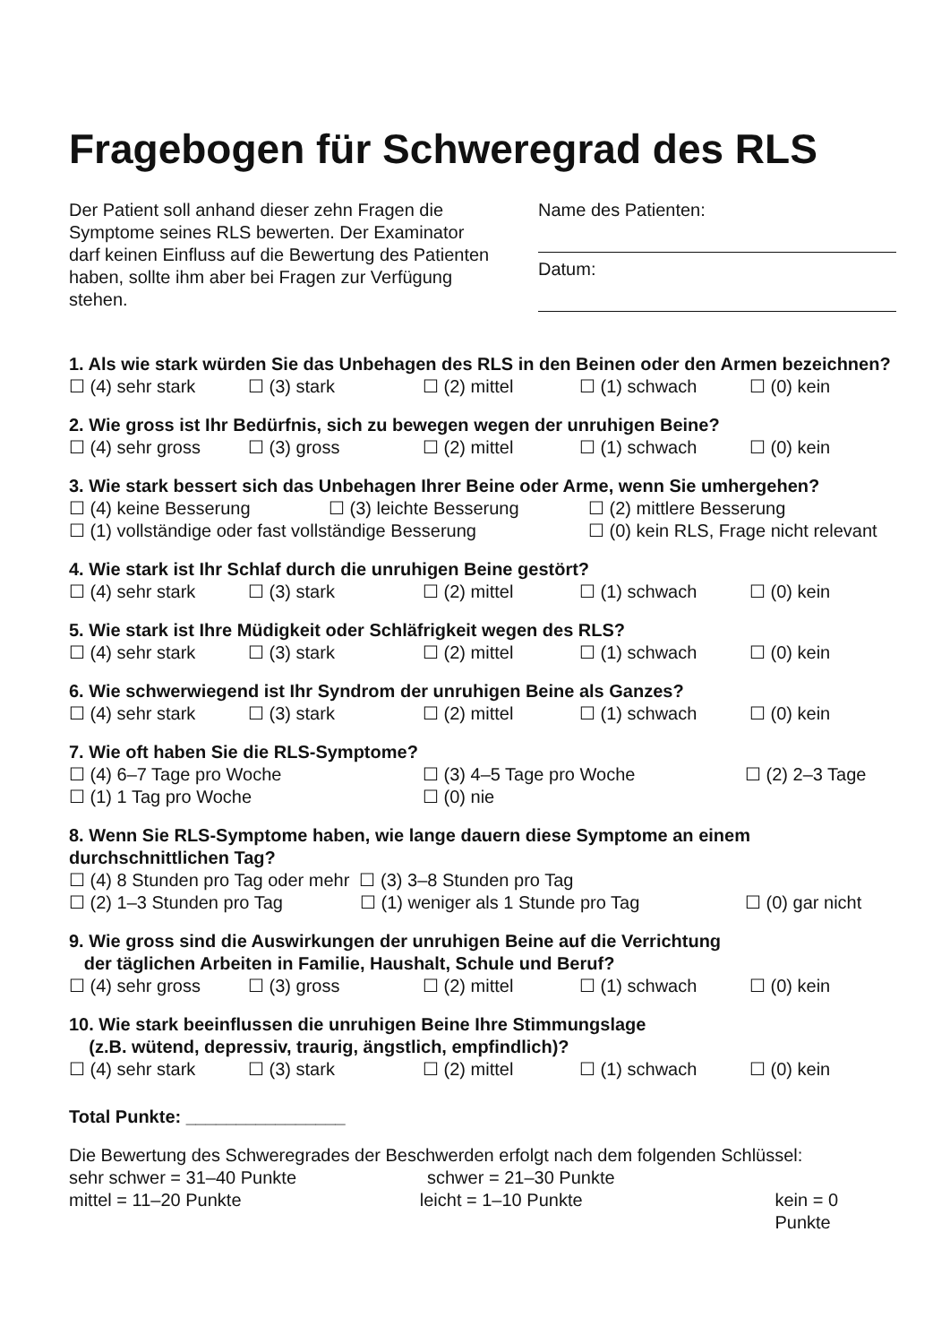Fragebogen für Schweregrad des RLS
Der Patient soll anhand dieser zehn Fragen die Symptome seines RLS bewerten. Der Examinator darf keinen Einfluss auf die Bewertung des Patienten haben, sollte ihm aber bei Fragen zur Verfügung stehen.
Name des Patienten:
Datum:
1. Als wie stark würden Sie das Unbehagen des RLS in den Beinen oder den Armen bezeichnen?
☐ (4) sehr stark ☐ (3) stark ☐ (2) mittel ☐ (1) schwach ☐ (0) kein
2. Wie gross ist Ihr Bedürfnis, sich zu bewegen wegen der unruhigen Beine?
☐ (4) sehr gross ☐ (3) gross ☐ (2) mittel ☐ (1) schwach ☐ (0) kein
3. Wie stark bessert sich das Unbehagen Ihrer Beine oder Arme, wenn Sie umhergehen?
☐ (4) keine Besserung ☐ (3) leichte Besserung ☐ (2) mittlere Besserung
☐ (1) vollständige oder fast vollständige Besserung ☐ (0) kein RLS, Frage nicht relevant
4. Wie stark ist Ihr Schlaf durch die unruhigen Beine gestört?
☐ (4) sehr stark ☐ (3) stark ☐ (2) mittel ☐ (1) schwach ☐ (0) kein
5. Wie stark ist Ihre Müdigkeit oder Schläfrigkeit wegen des RLS?
☐ (4) sehr stark ☐ (3) stark ☐ (2) mittel ☐ (1) schwach ☐ (0) kein
6. Wie schwerwiegend ist Ihr Syndrom der unruhigen Beine als Ganzes?
☐ (4) sehr stark ☐ (3) stark ☐ (2) mittel ☐ (1) schwach ☐ (0) kein
7. Wie oft haben Sie die RLS-Symptome?
☐ (4) 6–7 Tage pro Woche ☐ (3) 4–5 Tage pro Woche ☐ (2) 2–3 Tage
☐ (1) 1 Tag pro Woche ☐ (0) nie
8. Wenn Sie RLS-Symptome haben, wie lange dauern diese Symptome an einem durchschnittlichen Tag?
☐ (4) 8 Stunden pro Tag oder mehr ☐ (3) 3–8 Stunden pro Tag
☐ (2) 1–3 Stunden pro Tag ☐ (1) weniger als 1 Stunde pro Tag ☐ (0) gar nicht
9. Wie gross sind die Auswirkungen der unruhigen Beine auf die Verrichtung
der täglichen Arbeiten in Familie, Haushalt, Schule und Beruf?
☐ (4) sehr gross ☐ (3) gross ☐ (2) mittel ☐ (1) schwach ☐ (0) kein
10. Wie stark beeinflussen die unruhigen Beine Ihre Stimmungslage
(z.B. wütend, depressiv, traurig, ängstlich, empfindlich)?
☐ (4) sehr stark ☐ (3) stark ☐ (2) mittel ☐ (1) schwach ☐ (0) kein
Total Punkte: ________________
Die Bewertung des Schweregrades der Beschwerden erfolgt nach dem folgenden Schlüssel:
sehr schwer = 31–40 Punkte schwer = 21–30 Punkte
mittel = 11–20 Punkte leicht = 1–10 Punkte kein = 0 Punkte